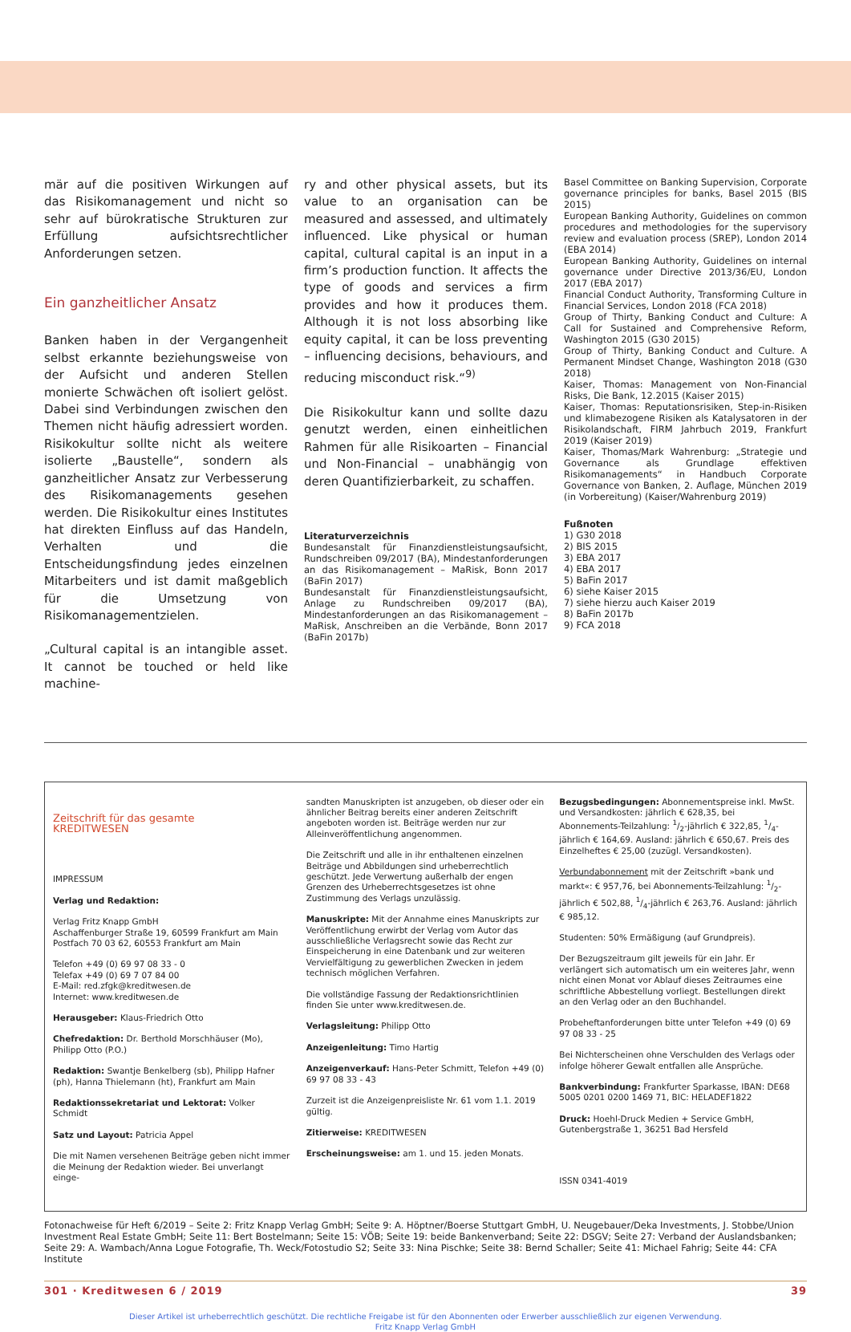mär auf die positiven Wirkungen auf das Risikomanagement und nicht so sehr auf bürokratische Strukturen zur Erfüllung aufsichtsrechtlicher Anforderungen setzen.
Ein ganzheitlicher Ansatz
Banken haben in der Vergangenheit selbst erkannte beziehungsweise von der Aufsicht und anderen Stellen monierte Schwächen oft isoliert gelöst. Dabei sind Verbindungen zwischen den Themen nicht häufig adressiert worden. Risikokultur sollte nicht als weitere isolierte „Baustelle“, sondern als ganzheitlicher Ansatz zur Verbesserung des Risikomanagements gesehen werden. Die Risikokultur eines Institutes hat direkten Einfluss auf das Handeln, Verhalten und die Entscheidungsfindung jedes einzelnen Mitarbeiters und ist damit maßgeblich für die Umsetzung von Risikomanagementzielen.
„Cultural capital is an intangible asset. It cannot be touched or held like machine-
ry and other physical assets, but its value to an organisation can be measured and assessed, and ultimately influenced. Like physical or human capital, cultural capital is an input in a firm’s production function. It affects the type of goods and services a firm provides and how it produces them. Although it is not loss absorbing like equity capital, it can be loss preventing – influencing decisions, behaviours, and reducing misconduct risk.“<sup>9)</sup>
Die Risikokultur kann und sollte dazu genutzt werden, einen einheitlichen Rahmen für alle Risikoarten – Financial und Non-Financial – unabhängig von deren Quantifizierbarkeit, zu schaffen.
Literaturverzeichnis
Bundesanstalt für Finanzdienstleistungsaufsicht, Rundschreiben 09/2017 (BA), Mindestanforderungen an das Risikomanagement – MaRisk, Bonn 2017 (BaFin 2017)
Bundesanstalt für Finanzdienstleistungsaufsicht, Anlage zu Rundschreiben 09/2017 (BA), Mindestanforderungen an das Risikomanagement – MaRisk, Anschreiben an die Verbände, Bonn 2017 (BaFin 2017b)
Basel Committee on Banking Supervision, Corporate governance principles for banks, Basel 2015 (BIS 2015)
European Banking Authority, Guidelines on common procedures and methodologies for the supervisory review and evaluation process (SREP), London 2014 (EBA 2014)
European Banking Authority, Guidelines on internal governance under Directive 2013/36/EU, London 2017 (EBA 2017)
Financial Conduct Authority, Transforming Culture in Financial Services, London 2018 (FCA 2018)
Group of Thirty, Banking Conduct and Culture: A Call for Sustained and Comprehensive Reform, Washington 2015 (G30 2015)
Group of Thirty, Banking Conduct and Culture. A Permanent Mindset Change, Washington 2018 (G30 2018)
Kaiser, Thomas: Management von Non-Financial Risks, Die Bank, 12.2015 (Kaiser 2015)
Kaiser, Thomas: Reputationsrisiken, Step-in-Risiken und klimabezogene Risiken als Katalysatoren in der Risikolandschaft, FIRM Jahrbuch 2019, Frankfurt 2019 (Kaiser 2019)
Kaiser, Thomas/Mark Wahrenburg: „Strategie und Governance als Grundlage effektiven Risikomanagements“ in Handbuch Corporate Governance von Banken, 2. Auflage, München 2019 (in Vorbereitung) (Kaiser/Wahrenburg 2019)
Fußnoten
1) G30 2018
2) BIS 2015
3) EBA 2017
4) EBA 2017
5) BaFin 2017
6) siehe Kaiser 2015
7) siehe hierzu auch Kaiser 2019
8) BaFin 2017b
9) FCA 2018
Zeitschrift für das gesamte
KREDITWESEN
IMPRESSUM
Verlag und Redaktion:
Verlag Fritz Knapp GmbH
Aschaffenburger Straße 19, 60599 Frankfurt am Main
Postfach 70 03 62, 60553 Frankfurt am Main
Telefon +49 (0) 69 97 08 33 - 0
Telefax +49 (0) 69 7 07 84 00
E-Mail: red.zfgk@kreditwesen.de
Internet: www.kreditwesen.de
Herausgeber: Klaus-Friedrich Otto
Chefredaktion: Dr. Berthold Morschhäuser (Mo), Philipp Otto (P.O.)
Redaktion: Swantje Benkelberg (sb), Philipp Hafner (ph), Hanna Thielemann (ht), Frankfurt am Main
Redaktionssekretariat und Lektorat: Volker Schmidt
Satz und Layout: Patricia Appel
Die mit Namen versehenen Beiträge geben nicht immer die Meinung der Redaktion wieder. Bei unverlangt einge-
sandten Manuskripten ist anzugeben, ob dieser oder ein ähnlicher Beitrag bereits einer anderen Zeitschrift angeboten worden ist. Beiträge werden nur zur Alleinveröffentlichung angenommen.
Die Zeitschrift und alle in ihr enthaltenen einzelnen Beiträge und Abbildungen sind urheberrechtlich geschützt. Jede Verwertung außerhalb der engen Grenzen des Urheberrechtsgesetzes ist ohne Zustimmung des Verlags unzulässig.
Manuskripte: Mit der Annahme eines Manuskripts zur Veröffentlichung erwirbt der Verlag vom Autor das ausschließliche Verlagsrecht sowie das Recht zur Einspeicherung in eine Datenbank und zur weiteren Vervielfältigung zu gewerblichen Zwecken in jedem technisch möglichen Verfahren.
Die vollständige Fassung der Redaktionsrichtlinien finden Sie unter www.kreditwesen.de.
Verlagsleitung: Philipp Otto
Anzeigenleitung: Timo Hartig
Anzeigenverkauf: Hans-Peter Schmitt, Telefon +49 (0) 69 97 08 33 - 43
Zurzeit ist die Anzeigenpreisliste Nr. 61 vom 1.1. 2019 gültig.
Zitierweise: KREDITWESEN
Erscheinungsweise: am 1. und 15. jeden Monats.
Bezugsbedingungen: Abonnementspreise inkl. MwSt. und Versandkosten: jährlich € 628,35, bei Abonnements-Teilzahlung: 1/2-jährlich € 322,85, 1/4-jährlich € 164,69. Ausland: jährlich € 650,67. Preis des Einzelheftes € 25,00 (zuzügl. Versandkosten).
Verbundabonnement mit der Zeitschrift »bank und markt«: € 957,76, bei Abonnements-Teilzahlung: 1/2-jährlich € 502,88, 1/4-jährlich € 263,76. Ausland: jährlich € 985,12.
Studenten: 50% Ermäßigung (auf Grundpreis).
Der Bezugszeitraum gilt jeweils für ein Jahr. Er verlängert sich automatisch um ein weiteres Jahr, wenn nicht einen Monat vor Ablauf dieses Zeitraumes eine schriftliche Abbestellung vorliegt. Bestellungen direkt an den Verlag oder an den Buchhandel.
Probeheftanforderungen bitte unter Telefon +49 (0) 69 97 08 33 - 25
Bei Nichterscheinen ohne Verschulden des Verlags oder infolge höherer Gewalt entfallen alle Ansprüche.
Bankverbindung: Frankfurter Sparkasse, IBAN: DE68 5005 0201 0200 1469 71, BIC: HELADEF1822
Druck: Hoehl-Druck Medien + Service GmbH, Gutenbergstraße 1, 36251 Bad Hersfeld
ISSN 0341-4019
Fotonachweise für Heft 6/2019 – Seite 2: Fritz Knapp Verlag GmbH; Seite 9: A. Höptner/Boerse Stuttgart GmbH, U. Neugebauer/Deka Investments, J. Stobbe/Union Investment Real Estate GmbH; Seite 11: Bert Bostelmann; Seite 15: VÖB; Seite 19: beide Bankenverband; Seite 22: DSGV; Seite 27: Verband der Auslandsbanken; Seite 29: A. Wambach/Anna Logue Fotografie, Th. Weck/Fotostudio S2; Seite 33: Nina Pischke; Seite 38: Bernd Schaller; Seite 41: Michael Fahrig; Seite 44: CFA Institute
301 · Kreditwesen 6 / 2019 39
Dieser Artikel ist urheberrechtlich geschützt. Die rechtliche Freigabe ist für den Abonnenten oder Erwerber ausschließlich zur eigenen Verwendung.
Fritz Knapp Verlag GmbH